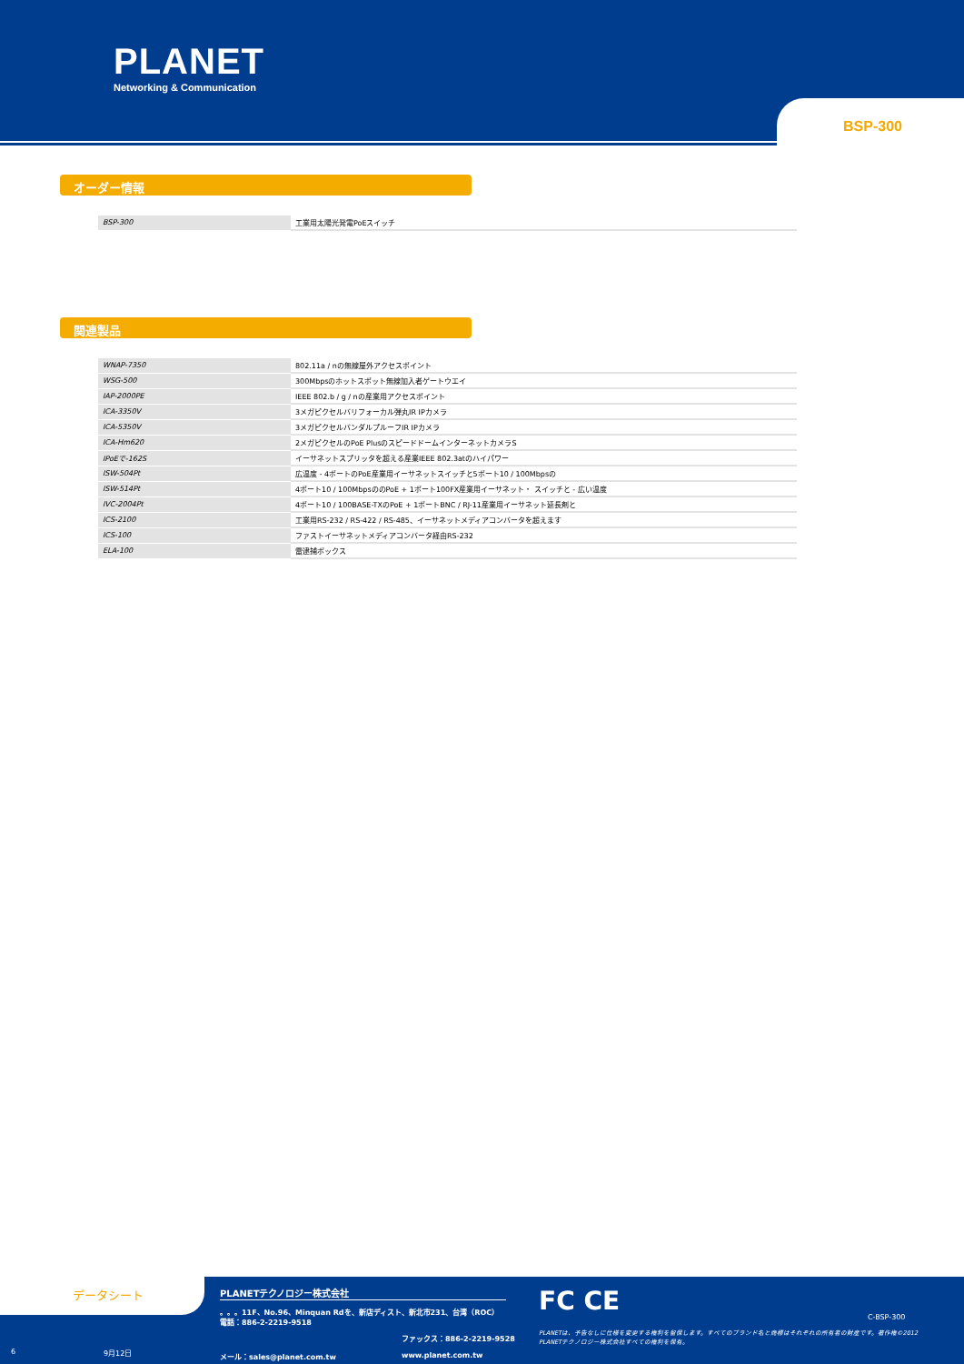PLANET
Networking & Communication
BSP-300
オーダー情報
| BSP-300 | 工業用太陽光発電PoEスイッチ |
関連製品
| WNAP-7350 | 802.11a / nの無線屋外アクセスポイント |
| WSG-500 | 300Mbpsのホットスポット無線加入者ゲートウエイ |
| IAP-2000PE | IEEE 802.b / g / nの産業用アクセスポイント |
| ICA-3350V | 3メガピクセルバリフォーカル弾丸IR IPカメラ |
| ICA-5350V | 3メガピクセルバンダルプルーフIR IPカメラ |
| ICA-Hm620 | 2メガピクセルのPoE PlusのスピードドームインターネットカメラS |
| IPoEで-162S | イーサネットスプリッタを超える産業IEEE 802.3atのハイパワー |
| ISW-504Pt | 広温度 - 4ポートのPoE産業用イーサネットスイッチと5ポート10 / 100Mbpsの |
| ISW-514Pt | 4ポート10 / 100MbpsののPoE + 1ポート100FX産業用イーサネット・ スイッチと - 広い温度 |
| IVC-2004Pt | 4ポート10 / 100BASE-TXのPoE + 1ポートBNC / RJ-11産業用イーサネット延長剤と |
| ICS-2100 | 工業用RS-232 / RS-422 / RS-485、イーサネットメディアコンバータを超えます |
| ICS-100 | ファストイーサネットメディアコンバータ経由RS-232 |
| ELA-100 | 雷逮捕ボックス |
データシート
PLANETテクノロジー株式会社
。。。11F、No.96、Minquan Rdを、新店ディスト、新北市231、台湾（ROC）電話：886-2-2219-9518
6 9月12日
ファックス：886-2-2219-9528
メール：sales@planet.com.tw www.planet.com.tw
FC CE
C-BSP-300
PLANETは、予告なしに仕様を変更する権利を留保します。すべてのブランド名と商標はそれぞれの所有者の財産です。著作権©2012 PLANETテクノロジー株式会社すべての権利を保有。